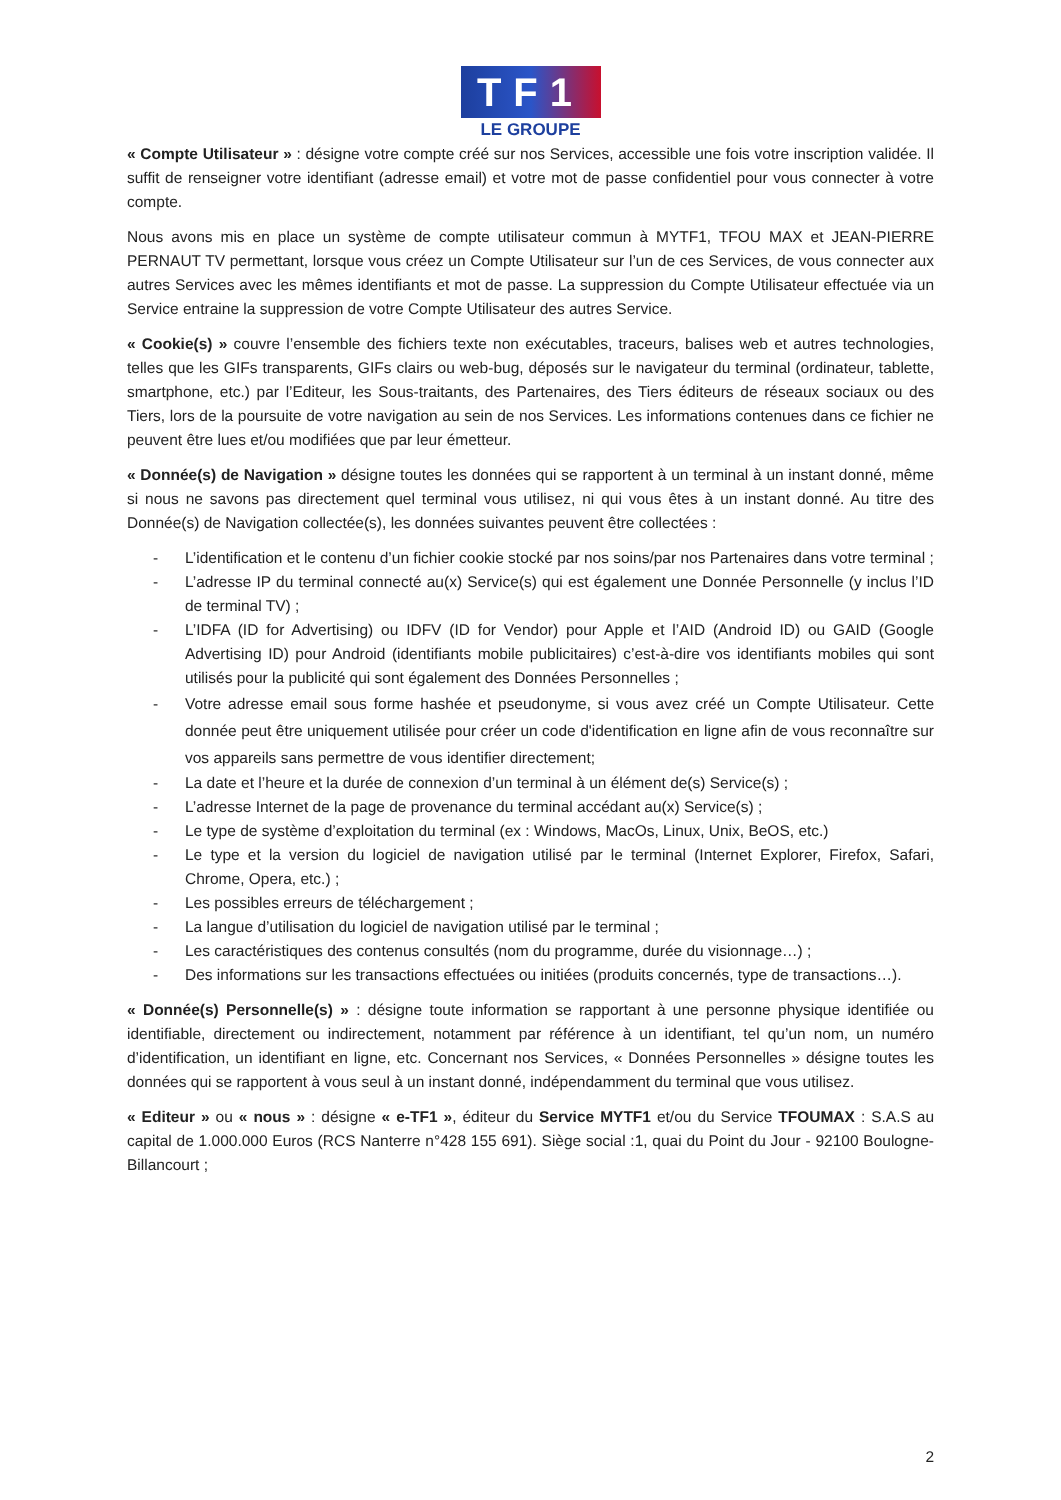TF1
LE GROUPE
« Compte Utilisateur » : désigne votre compte créé sur nos Services, accessible une fois votre inscription validée. Il suffit de renseigner votre identifiant (adresse email) et votre mot de passe confidentiel pour vous connecter à votre compte.
Nous avons mis en place un système de compte utilisateur commun à MYTF1, TFOU MAX et JEAN-PIERRE PERNAUT TV permettant, lorsque vous créez un Compte Utilisateur sur l’un de ces Services, de vous connecter aux autres Services avec les mêmes identifiants et mot de passe. La suppression du Compte Utilisateur effectuée via un Service entraine la suppression de votre Compte Utilisateur des autres Service.
« Cookie(s) » couvre l’ensemble des fichiers texte non exécutables, traceurs, balises web et autres technologies, telles que les GIFs transparents, GIFs clairs ou web-bug, déposés sur le navigateur du terminal (ordinateur, tablette, smartphone, etc.) par l’Editeur, les Sous-traitants, des Partenaires, des Tiers éditeurs de réseaux sociaux ou des Tiers, lors de la poursuite de votre navigation au sein de nos Services. Les informations contenues dans ce fichier ne peuvent être lues et/ou modifiées que par leur émetteur.
« Donnée(s) de Navigation » désigne toutes les données qui se rapportent à un terminal à un instant donné, même si nous ne savons pas directement quel terminal vous utilisez, ni qui vous êtes à un instant donné. Au titre des Donnée(s) de Navigation collectée(s), les données suivantes peuvent être collectées :
- L’identification et le contenu d’un fichier cookie stocké par nos soins/par nos Partenaires dans votre terminal ;
- L’adresse IP du terminal connecté au(x) Service(s) qui est également une Donnée Personnelle (y inclus l’ID de terminal TV) ;
- L’IDFA (ID for Advertising) ou IDFV (ID for Vendor) pour Apple et l’AID (Android ID) ou GAID (Google Advertising ID) pour Android (identifiants mobile publicitaires) c’est-à-dire vos identifiants mobiles qui sont utilisés pour la publicité qui sont également des Données Personnelles ;
- Votre adresse email sous forme hashée et pseudonyme, si vous avez créé un Compte Utilisateur. Cette donnée peut être uniquement utilisée pour créer un code d'identification en ligne afin de vous reconnaître sur vos appareils sans permettre de vous identifier directement;
- La date et l’heure et la durée de connexion d’un terminal à un élément de(s) Service(s) ;
- L’adresse Internet de la page de provenance du terminal accédant au(x) Service(s) ;
- Le type de système d’exploitation du terminal (ex : Windows, MacOs, Linux, Unix, BeOS, etc.)
- Le type et la version du logiciel de navigation utilisé par le terminal (Internet Explorer, Firefox, Safari, Chrome, Opera, etc.) ;
- Les possibles erreurs de téléchargement ;
- La langue d’utilisation du logiciel de navigation utilisé par le terminal ;
- Les caractéristiques des contenus consultés (nom du programme, durée du visionnage…) ;
- Des informations sur les transactions effectuées ou initiées (produits concernés, type de transactions…).
« Donnée(s) Personnelle(s) » : désigne toute information se rapportant à une personne physique identifiée ou identifiable, directement ou indirectement, notamment par référence à un identifiant, tel qu’un nom, un numéro d’identification, un identifiant en ligne, etc. Concernant nos Services, « Données Personnelles » désigne toutes les données qui se rapportent à vous seul à un instant donné, indépendamment du terminal que vous utilisez.
« Editeur » ou « nous » : désigne « e-TF1 », éditeur du Service MYTF1 et/ou du Service TFOUMAX : S.A.S au capital de 1.000.000 Euros (RCS Nanterre n°428 155 691). Siège social :1, quai du Point du Jour - 92100 Boulogne-Billancourt ;
2